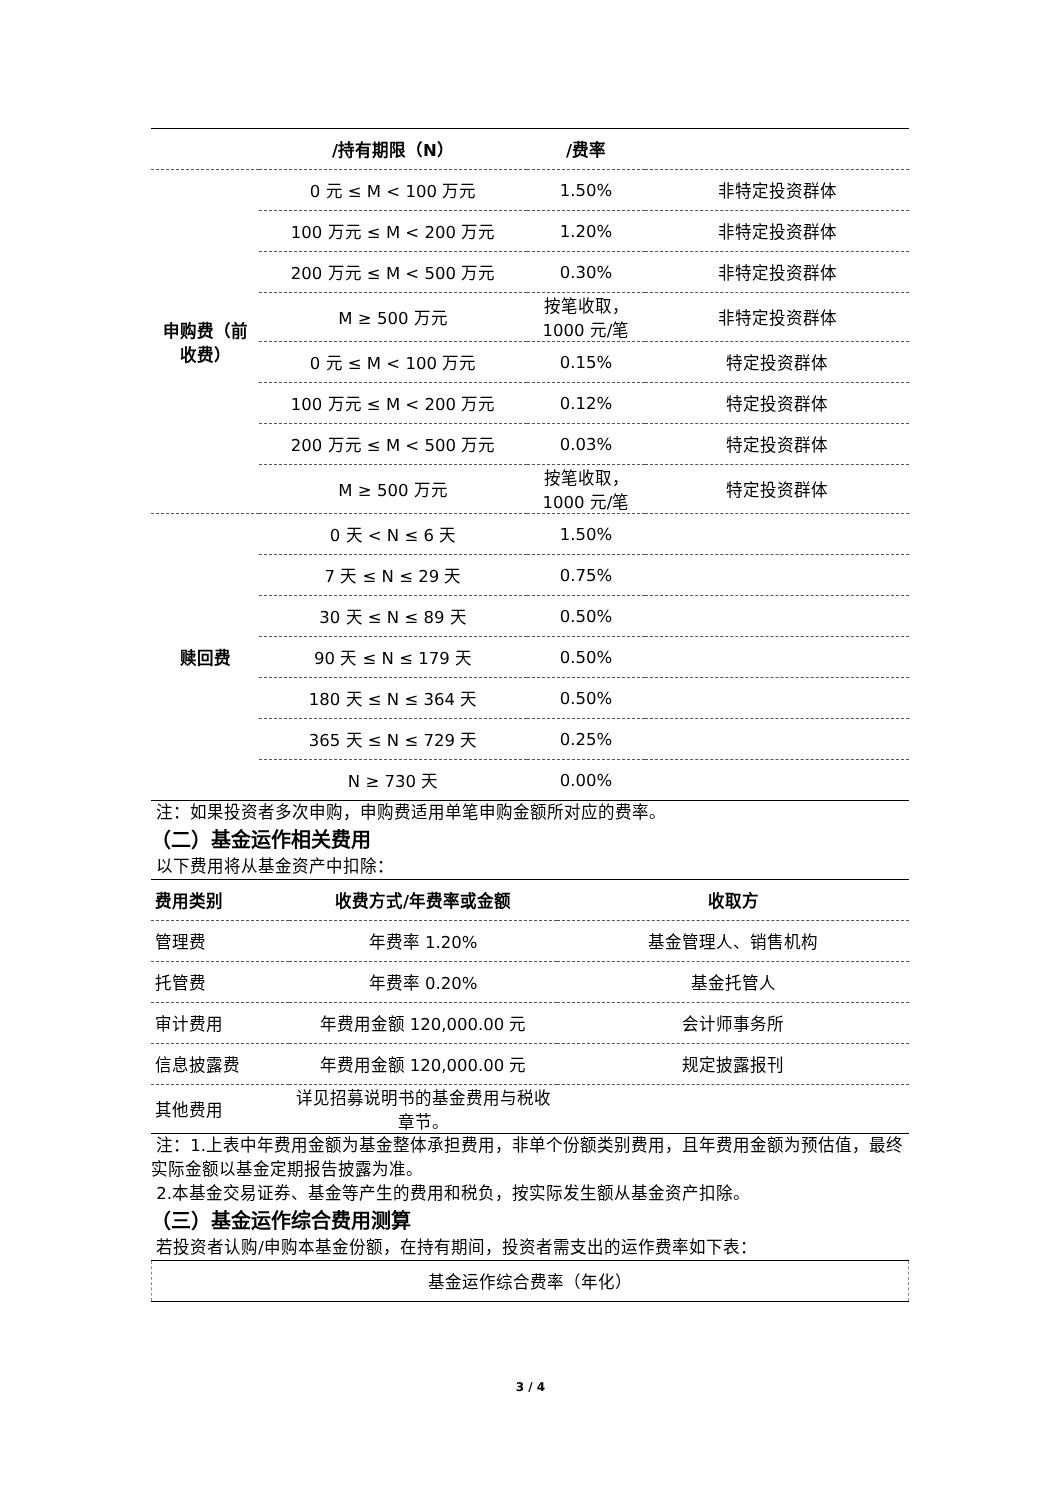| | /持有期限（N） | /费率 | |
| --- | --- | --- | --- |
| 申购费（前收费） | 0 元 ≤ M < 100 万元 | 1.50% | 非特定投资群体 |
| | 100 万元 ≤ M < 200 万元 | 1.20% | 非特定投资群体 |
| | 200 万元 ≤ M < 500 万元 | 0.30% | 非特定投资群体 |
| | M ≥ 500 万元 | 按笔收取，1000 元/笔 | 非特定投资群体 |
| | 0 元 ≤ M < 100 万元 | 0.15% | 特定投资群体 |
| | 100 万元 ≤ M < 200 万元 | 0.12% | 特定投资群体 |
| | 200 万元 ≤ M < 500 万元 | 0.03% | 特定投资群体 |
| | M ≥ 500 万元 | 按笔收取，1000 元/笔 | 特定投资群体 |
| 赎回费 | 0 天 < N ≤ 6 天 | 1.50% | |
| | 7 天 ≤ N ≤ 29 天 | 0.75% | |
| | 30 天 ≤ N ≤ 89 天 | 0.50% | |
| | 90 天 ≤ N ≤ 179 天 | 0.50% | |
| | 180 天 ≤ N ≤ 364 天 | 0.50% | |
| | 365 天 ≤ N ≤ 729 天 | 0.25% | |
| | N ≥ 730 天 | 0.00% | |
注：如果投资者多次申购，申购费适用单笔申购金额所对应的费率。
（二）基金运作相关费用
以下费用将从基金资产中扣除：
| 费用类别 | 收费方式/年费率或金额 | 收取方 |
| --- | --- | --- |
| 管理费 | 年费率 1.20% | 基金管理人、销售机构 |
| 托管费 | 年费率 0.20% | 基金托管人 |
| 审计费用 | 年费用金额 120,000.00 元 | 会计师事务所 |
| 信息披露费 | 年费用金额 120,000.00 元 | 规定披露报刊 |
| 其他费用 | 详见招募说明书的基金费用与税收章节。 | |
注：1.上表中年费用金额为基金整体承担费用，非单个份额类别费用，且年费用金额为预估值，最终实际金额以基金定期报告披露为准。
2.本基金交易证券、基金等产生的费用和税负，按实际发生额从基金资产扣除。
（三）基金运作综合费用测算
若投资者认购/申购本基金份额，在持有期间，投资者需支出的运作费率如下表：
| 基金运作综合费率（年化） |
3 / 4